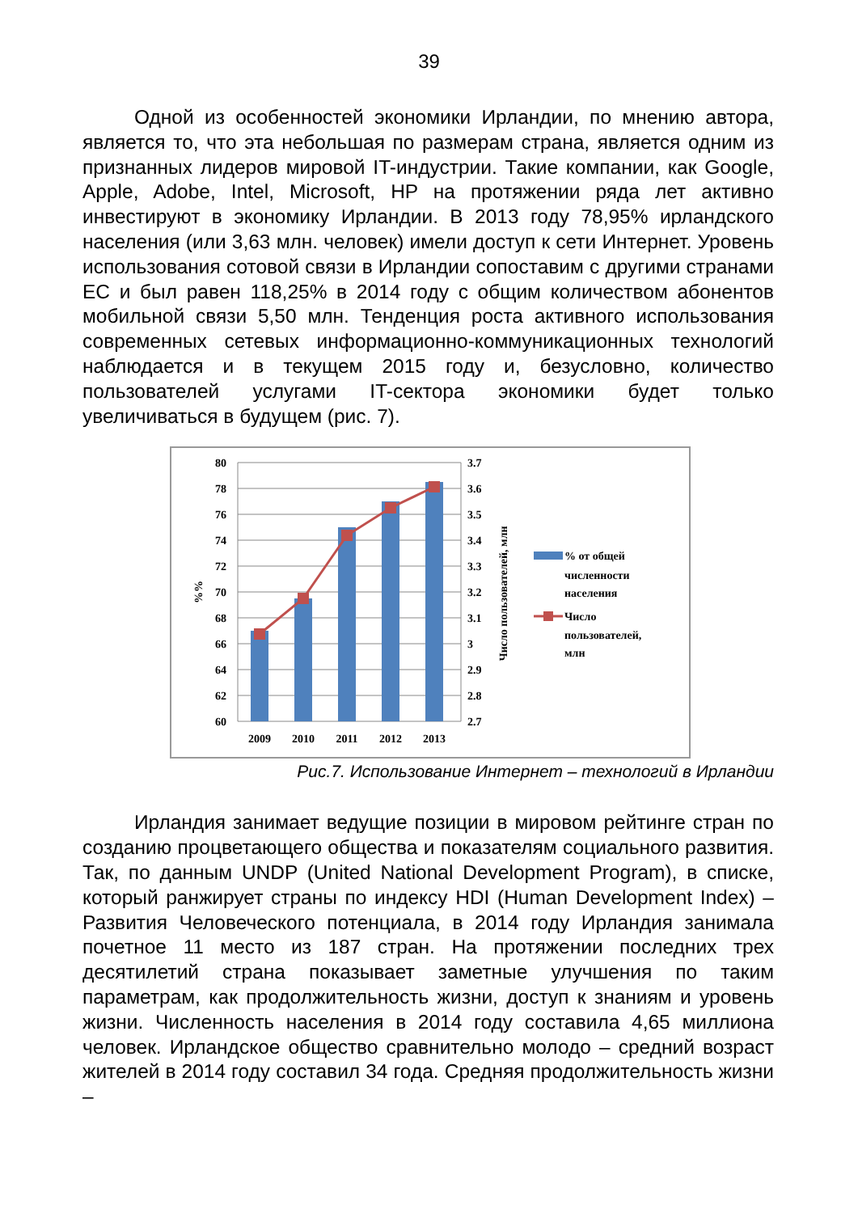39
Одной из особенностей экономики Ирландии, по мнению автора, является то, что эта небольшая по размерам страна, является одним из признанных лидеров мировой IT-индустрии. Такие компании, как Google, Apple, Adobe, Intel, Microsoft, HP на протяжении ряда лет активно инвестируют в экономику Ирландии. В 2013 году 78,95% ирландского населения (или 3,63 млн. человек) имели доступ к сети Интернет. Уровень использования сотовой связи в Ирландии сопоставим с другими странами ЕС и был равен 118,25% в 2014 году с общим количеством абонентов мобильной связи 5,50 млн. Тенденция роста активного использования современных сетевых информационно-коммуникационных технологий наблюдается и в текущем 2015 году и, безусловно, количество пользователей услугами IT-сектора экономики будет только увеличиваться в будущем (рис. 7).
80
78
76
74
72
70
68
66
64
62
60
3.7
3.6
3.5
3.4
3.3
3.2
3.1
3
2.9
2.8
2.7
2009
2010
2011
2012
2013
%%
Число пользователей, млн
% от общей
численности
населения
Число
пользователей,
млн
Рис.7. Использование Интернет – технологий в Ирландии
Ирландия занимает ведущие позиции в мировом рейтинге стран по созданию процветающего общества и показателям социального развития. Так, по данным UNDP (United National Development Program), в списке, который ранжирует страны по индексу HDI (Human Development Index) – Развития Человеческого потенциала, в 2014 году Ирландия занимала почетное 11 место из 187 стран. На протяжении последних трех десятилетий страна показывает заметные улучшения по таким параметрам, как продолжительность жизни, доступ к знаниям и уровень жизни. Численность населения в 2014 году составила 4,65 миллиона человек. Ирландское общество сравнительно молодо – средний возраст жителей в 2014 году составил 34 года. Средняя продолжительность жизни –